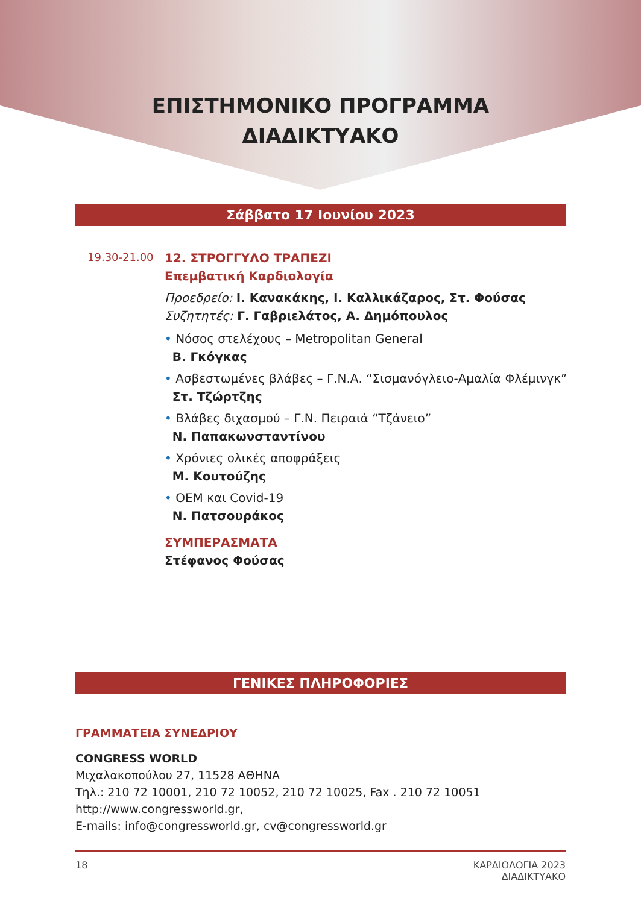ΕΠΙΣΤΗΜΟΝΙΚΟ ΠΡΟΓΡΑΜΜΑ
ΔΙΑΔΙΚΤΥΑΚΟ
Σάββατο 17 Ιουνίου 2023
19.30-21.00
12. ΣΤΡΟΓΓΥΛΟ ΤΡΑΠΕΖΙ
Επεμβατική Καρδιολογία
Προεδρείο: Ι. Κανακάκης, Ι. Καλλικάζαρος, Στ. Φούσας
Συζητητές: Γ. Γαβριελάτος, Α. Δημόπουλος
• Νόσος στελέχους – Metropolitan General
Β. Γκόγκας
• Ασβεστωμένες βλάβες – Γ.Ν.Α. “Σισμανόγλειο-Αμαλία Φλέμινγκ”
Στ. Τζώρτζης
• Βλάβες διχασμού – Γ.Ν. Πειραιά “Τζάνειο”
Ν. Παπακωνσταντίνου
• Χρόνιες ολικές αποφράξεις
Μ. Κουτούζης
• ΟΕΜ και Covid-19
Ν. Πατσουράκος
ΣΥΜΠΕΡΑΣΜΑΤΑ
Στέφανος Φούσας
ΓΕΝΙΚΕΣ ΠΛΗΡΟΦΟΡΙΕΣ
ΓΡΑΜΜΑΤΕΙΑ ΣΥΝΕΔΡΙΟΥ
CONGRESS WORLD
Μιχαλακοπούλου 27, 11528 ΑΘΗΝΑ
Τηλ.: 210 72 10001, 210 72 10052, 210 72 10025, Fax . 210 72 10051
http://www.congressworld.gr,
E-mails: info@congressworld.gr, cv@congressworld.gr
18 ΚΑΡΔΙΟΛΟΓΙΑ 2023
ΔΙΑΔΙΚΤΥΑΚΟ